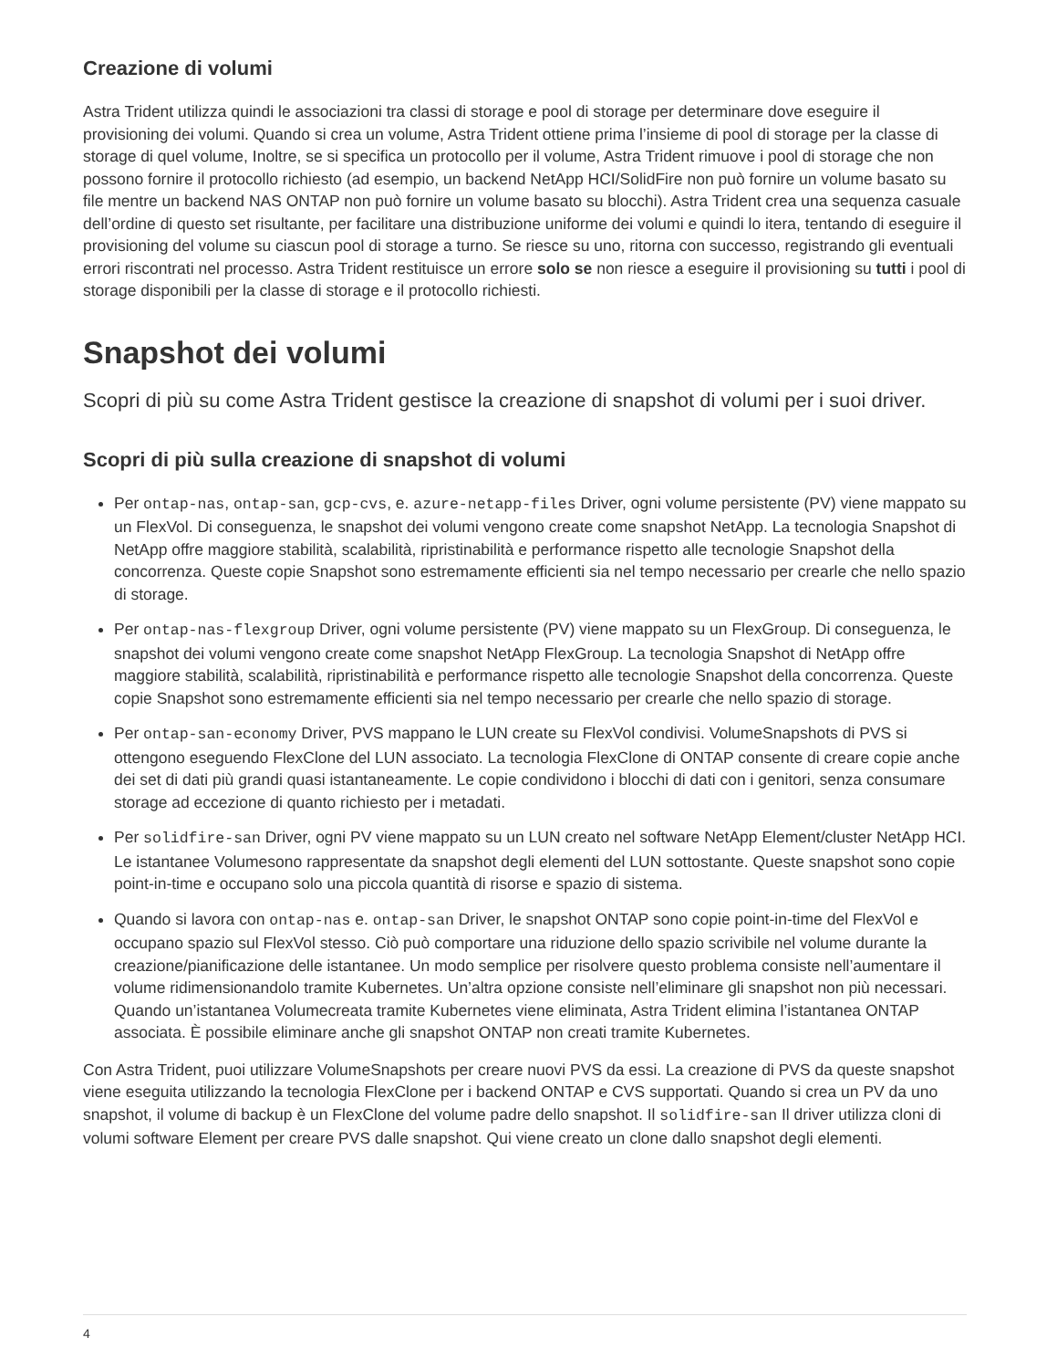Creazione di volumi
Astra Trident utilizza quindi le associazioni tra classi di storage e pool di storage per determinare dove eseguire il provisioning dei volumi. Quando si crea un volume, Astra Trident ottiene prima l’insieme di pool di storage per la classe di storage di quel volume, Inoltre, se si specifica un protocollo per il volume, Astra Trident rimuove i pool di storage che non possono fornire il protocollo richiesto (ad esempio, un backend NetApp HCI/SolidFire non può fornire un volume basato su file mentre un backend NAS ONTAP non può fornire un volume basato su blocchi). Astra Trident crea una sequenza casuale dell’ordine di questo set risultante, per facilitare una distribuzione uniforme dei volumi e quindi lo itera, tentando di eseguire il provisioning del volume su ciascun pool di storage a turno. Se riesce su uno, ritorna con successo, registrando gli eventuali errori riscontrati nel processo. Astra Trident restituisce un errore solo se non riesce a eseguire il provisioning su tutti i pool di storage disponibili per la classe di storage e il protocollo richiesti.
Snapshot dei volumi
Scopri di più su come Astra Trident gestisce la creazione di snapshot di volumi per i suoi driver.
Scopri di più sulla creazione di snapshot di volumi
Per ontap-nas, ontap-san, gcp-cvs, e. azure-netapp-files Driver, ogni volume persistente (PV) viene mappato su un FlexVol. Di conseguenza, le snapshot dei volumi vengono create come snapshot NetApp. La tecnologia Snapshot di NetApp offre maggiore stabilità, scalabilità, ripristinabilità e performance rispetto alle tecnologie Snapshot della concorrenza. Queste copie Snapshot sono estremamente efficienti sia nel tempo necessario per crearle che nello spazio di storage.
Per ontap-nas-flexgroup Driver, ogni volume persistente (PV) viene mappato su un FlexGroup. Di conseguenza, le snapshot dei volumi vengono create come snapshot NetApp FlexGroup. La tecnologia Snapshot di NetApp offre maggiore stabilità, scalabilità, ripristinabilità e performance rispetto alle tecnologie Snapshot della concorrenza. Queste copie Snapshot sono estremamente efficienti sia nel tempo necessario per crearle che nello spazio di storage.
Per ontap-san-economy Driver, PVS mappano le LUN create su FlexVol condivisi. VolumeSnapshots di PVS si ottengono eseguendo FlexClone del LUN associato. La tecnologia FlexClone di ONTAP consente di creare copie anche dei set di dati più grandi quasi istantaneamente. Le copie condividono i blocchi di dati con i genitori, senza consumare storage ad eccezione di quanto richiesto per i metadati.
Per solidfire-san Driver, ogni PV viene mappato su un LUN creato nel software NetApp Element/cluster NetApp HCI. Le istantanee Volumesono rappresentate da snapshot degli elementi del LUN sottostante. Queste snapshot sono copie point-in-time e occupano solo una piccola quantità di risorse e spazio di sistema.
Quando si lavora con ontap-nas e. ontap-san Driver, le snapshot ONTAP sono copie point-in-time del FlexVol e occupano spazio sul FlexVol stesso. Ciò può comportare una riduzione dello spazio scrivibile nel volume durante la creazione/pianificazione delle istantanee. Un modo semplice per risolvere questo problema consiste nell’aumentare il volume ridimensionandolo tramite Kubernetes. Un’altra opzione consiste nell’eliminare gli snapshot non più necessari. Quando un’istantanea Volumecreata tramite Kubernetes viene eliminata, Astra Trident elimina l’istantanea ONTAP associata. È possibile eliminare anche gli snapshot ONTAP non creati tramite Kubernetes.
Con Astra Trident, puoi utilizzare VolumeSnapshots per creare nuovi PVS da essi. La creazione di PVS da queste snapshot viene eseguita utilizzando la tecnologia FlexClone per i backend ONTAP e CVS supportati. Quando si crea un PV da uno snapshot, il volume di backup è un FlexClone del volume padre dello snapshot. Il solidfire-san Il driver utilizza cloni di volumi software Element per creare PVS dalle snapshot. Qui viene creato un clone dallo snapshot degli elementi.
4